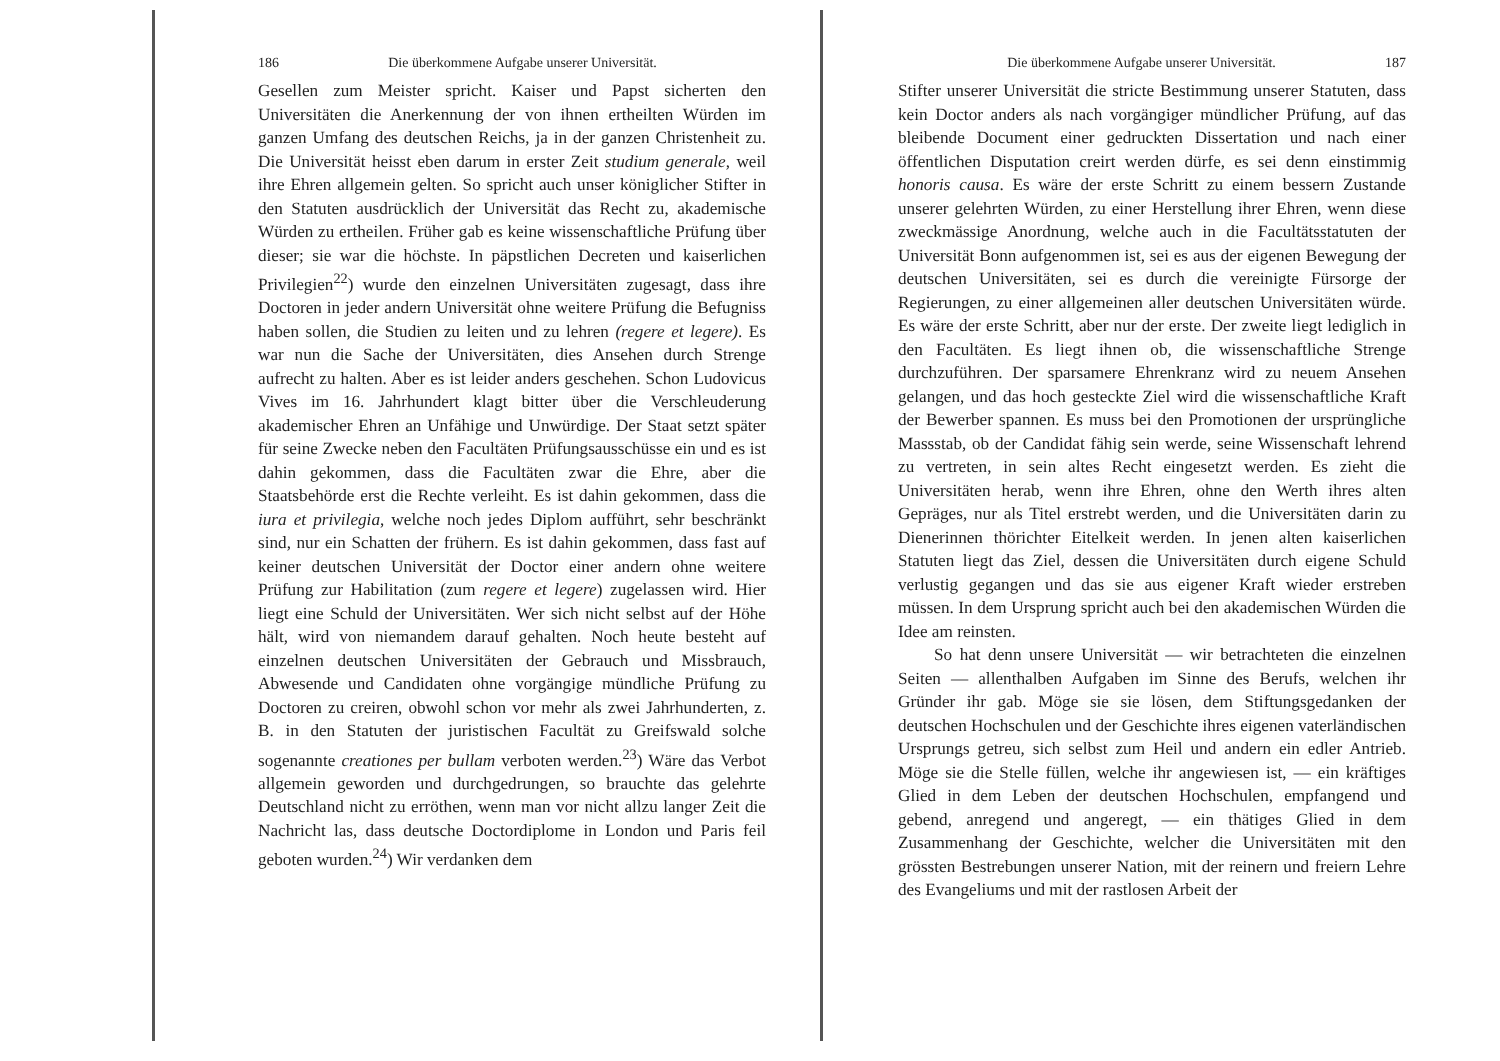186 Die überkommene Aufgabe unserer Universität.
Gesellen zum Meister spricht. Kaiser und Papst sicherten den Universitäten die Anerkennung der von ihnen ertheilten Würden im ganzen Umfang des deutschen Reichs, ja in der ganzen Christenheit zu. Die Universität heisst eben darum in erster Zeit studium generale, weil ihre Ehren allgemein gelten. So spricht auch unser königlicher Stifter in den Statuten ausdrücklich der Universität das Recht zu, akademische Würden zu ertheilen. Früher gab es keine wissenschaftliche Prüfung über dieser; sie war die höchste. In päpstlichen Decreten und kaiserlichen Privilegien<sup>22</sup>) wurde den einzelnen Universitäten zugesagt, dass ihre Doctoren in jeder andern Universität ohne weitere Prüfung die Befugniss haben sollen, die Studien zu leiten und zu lehren (regere et legere). Es war nun die Sache der Universitäten, dies Ansehen durch Strenge aufrecht zu halten. Aber es ist leider anders geschehen. Schon Ludovicus Vives im 16. Jahrhundert klagt bitter über die Verschleuderung akademischer Ehren an Unfähige und Unwürdige. Der Staat setzt später für seine Zwecke neben den Facultäten Prüfungsausschüsse ein und es ist dahin gekommen, dass die Facultäten zwar die Ehre, aber die Staatsbehörde erst die Rechte verleiht. Es ist dahin gekommen, dass die iura et privilegia, welche noch jedes Diplom aufführt, sehr beschränkt sind, nur ein Schatten der frühern. Es ist dahin gekommen, dass fast auf keiner deutschen Universität der Doctor einer andern ohne weitere Prüfung zur Habilitation (zum regere et legere) zugelassen wird. Hier liegt eine Schuld der Universitäten. Wer sich nicht selbst auf der Höhe hält, wird von niemandem darauf gehalten. Noch heute besteht auf einzelnen deutschen Universitäten der Gebrauch und Missbrauch, Abwesende und Candidaten ohne vorgängige mündliche Prüfung zu Doctoren zu creiren, obwohl schon vor mehr als zwei Jahrhunderten, z. B. in den Statuten der juristischen Facultät zu Greifswald solche sogenannte creationes per bullam verboten werden.<sup>23</sup>) Wäre das Verbot allgemein geworden und durchgedrungen, so brauchte das gelehrte Deutschland nicht zu erröthen, wenn man vor nicht allzu langer Zeit die Nachricht las, dass deutsche Doctordiplome in London und Paris feil geboten wurden.<sup>24</sup>) Wir verdanken dem
Die überkommene Aufgabe unserer Universität. 187
Stifter unserer Universität die stricte Bestimmung unserer Statuten, dass kein Doctor anders als nach vorgängiger mündlicher Prüfung, auf das bleibende Document einer gedruckten Dissertation und nach einer öffentlichen Disputation creirt werden dürfe, es sei denn einstimmig honoris causa. Es wäre der erste Schritt zu einem bessern Zustande unserer gelehrten Würden, zu einer Herstellung ihrer Ehren, wenn diese zweckmässige Anordnung, welche auch in die Facultätsstatuten der Universität Bonn aufgenommen ist, sei es aus der eigenen Bewegung der deutschen Universitäten, sei es durch die vereinigte Fürsorge der Regierungen, zu einer allgemeinen aller deutschen Universitäten würde. Es wäre der erste Schritt, aber nur der erste. Der zweite liegt lediglich in den Facultäten. Es liegt ihnen ob, die wissenschaftliche Strenge durchzuführen. Der sparsamere Ehrenkranz wird zu neuem Ansehen gelangen, und das hoch gesteckte Ziel wird die wissenschaftliche Kraft der Bewerber spannen. Es muss bei den Promotionen der ursprüngliche Massstab, ob der Candidat fähig sein werde, seine Wissenschaft lehrend zu vertreten, in sein altes Recht eingesetzt werden. Es zieht die Universitäten herab, wenn ihre Ehren, ohne den Werth ihres alten Gepräges, nur als Titel erstrebt werden, und die Universitäten darin zu Dienerinnen thörichter Eitelkeit werden. In jenen alten kaiserlichen Statuten liegt das Ziel, dessen die Universitäten durch eigene Schuld verlustig gegangen und das sie aus eigener Kraft wieder erstreben müssen. In dem Ursprung spricht auch bei den akademischen Würden die Idee am reinsten.
So hat denn unsere Universität — wir betrachteten die einzelnen Seiten — allenthalben Aufgaben im Sinne des Berufs, welchen ihr Gründer ihr gab. Möge sie sie lösen, dem Stiftungsgedanken der deutschen Hochschulen und der Geschichte ihres eigenen vaterländischen Ursprungs getreu, sich selbst zum Heil und andern ein edler Antrieb. Möge sie die Stelle füllen, welche ihr angewiesen ist, — ein kräftiges Glied in dem Leben der deutschen Hochschulen, empfangend und gebend, anregend und angeregt, — ein thätiges Glied in dem Zusammenhang der Geschichte, welcher die Universitäten mit den grössten Bestrebungen unserer Nation, mit der reinern und freiern Lehre des Evangeliums und mit der rastlosen Arbeit der